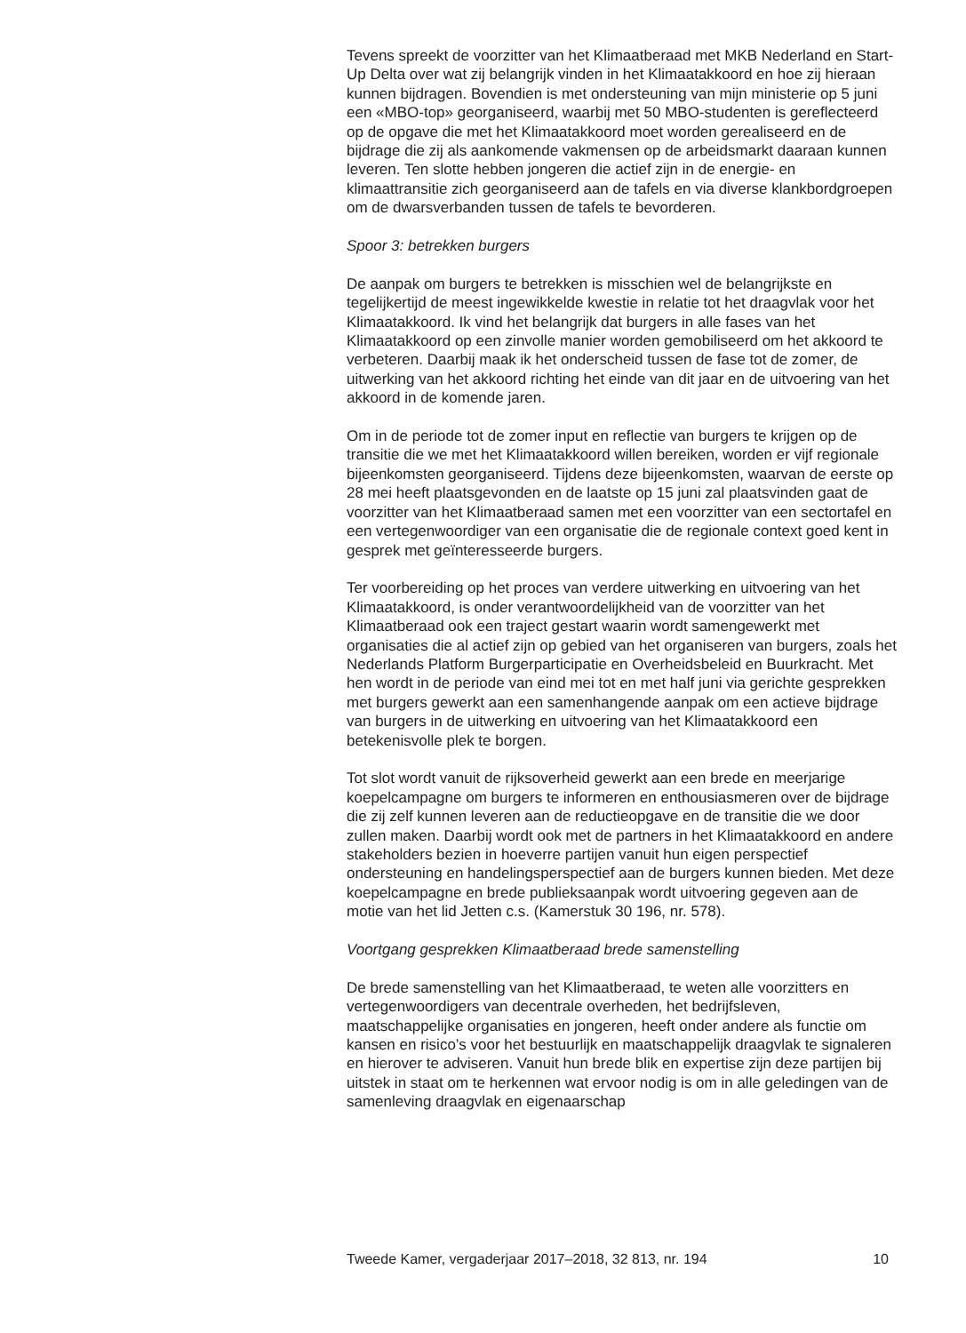Tevens spreekt de voorzitter van het Klimaatberaad met MKB Nederland en Start-Up Delta over wat zij belangrijk vinden in het Klimaatakkoord en hoe zij hieraan kunnen bijdragen. Bovendien is met ondersteuning van mijn ministerie op 5 juni een «MBO-top» georganiseerd, waarbij met 50 MBO-studenten is gereflecteerd op de opgave die met het Klimaatakkoord moet worden gerealiseerd en de bijdrage die zij als aankomende vakmensen op de arbeidsmarkt daaraan kunnen leveren. Ten slotte hebben jongeren die actief zijn in de energie- en klimaattransitie zich georganiseerd aan de tafels en via diverse klankbordgroepen om de dwarsverbanden tussen de tafels te bevorderen.
Spoor 3: betrekken burgers
De aanpak om burgers te betrekken is misschien wel de belangrijkste en tegelijkertijd de meest ingewikkelde kwestie in relatie tot het draagvlak voor het Klimaatakkoord. Ik vind het belangrijk dat burgers in alle fases van het Klimaatakkoord op een zinvolle manier worden gemobiliseerd om het akkoord te verbeteren. Daarbij maak ik het onderscheid tussen de fase tot de zomer, de uitwerking van het akkoord richting het einde van dit jaar en de uitvoering van het akkoord in de komende jaren.
Om in de periode tot de zomer input en reflectie van burgers te krijgen op de transitie die we met het Klimaatakkoord willen bereiken, worden er vijf regionale bijeenkomsten georganiseerd. Tijdens deze bijeenkomsten, waarvan de eerste op 28 mei heeft plaatsgevonden en de laatste op 15 juni zal plaatsvinden gaat de voorzitter van het Klimaatberaad samen met een voorzitter van een sectortafel en een vertegenwoordiger van een organisatie die de regionale context goed kent in gesprek met geïnteres­seerde burgers.
Ter voorbereiding op het proces van verdere uitwerking en uitvoering van het Klimaatakkoord, is onder verantwoordelijkheid van de voorzitter van het Klimaatberaad ook een traject gestart waarin wordt samengewerkt met organisaties die al actief zijn op gebied van het organiseren van burgers, zoals het Nederlands Platform Burgerparticipatie en Overheids­beleid en Buurkracht. Met hen wordt in de periode van eind mei tot en met half juni via gerichte gesprekken met burgers gewerkt aan een samenhangende aanpak om een actieve bijdrage van burgers in de uitwerking en uitvoering van het Klimaatakkoord een betekenisvolle plek te borgen.
Tot slot wordt vanuit de rijksoverheid gewerkt aan een brede en meerjarige koepelcampagne om burgers te informeren en enthousias­meren over de bijdrage die zij zelf kunnen leveren aan de reductieopgave en de transitie die we door zullen maken. Daarbij wordt ook met de partners in het Klimaatakkoord en andere stakeholders bezien in hoeverre partijen vanuit hun eigen perspectief ondersteuning en handelingsper­spectief aan de burgers kunnen bieden. Met deze koepelcampagne en brede publieksaanpak wordt uitvoering gegeven aan de motie van het lid Jetten c.s. (Kamerstuk 30 196, nr. 578).
Voortgang gesprekken Klimaatberaad brede samenstelling
De brede samenstelling van het Klimaatberaad, te weten alle voorzitters en vertegenwoordigers van decentrale overheden, het bedrijfsleven, maatschappelijke organisaties en jongeren, heeft onder andere als functie om kansen en risico’s voor het bestuurlijk en maatschappelijk draagvlak te signaleren en hierover te adviseren. Vanuit hun brede blik en expertise zijn deze partijen bij uitstek in staat om te herkennen wat ervoor nodig is om in alle geledingen van de samenleving draagvlak en eigenaarschap
Tweede Kamer, vergaderjaar 2017–2018, 32 813, nr. 194 10